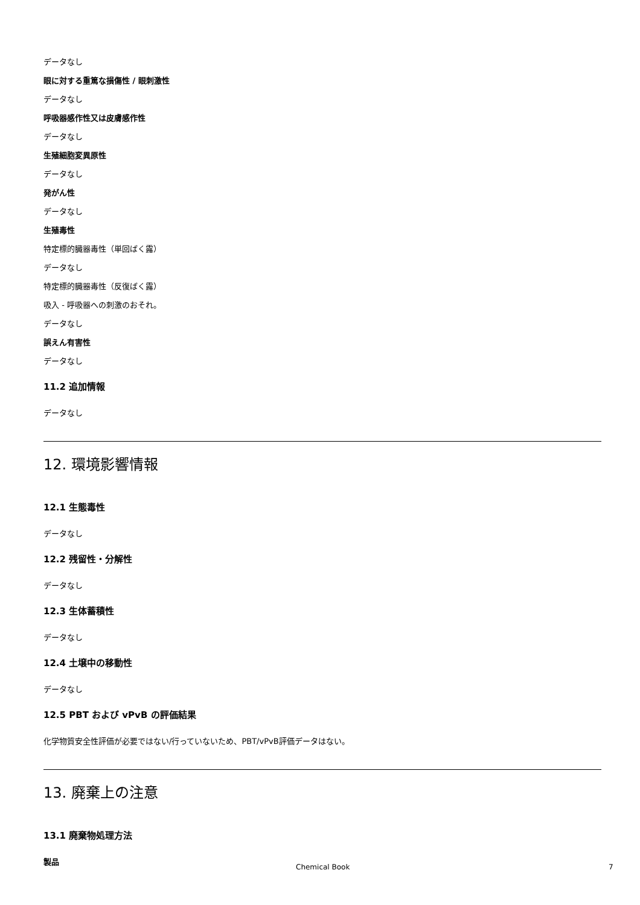データなし
眼に対する重篤な損傷性 / 眼刺激性
データなし
呼吸器感作性又は皮膚感作性
データなし
生殖細胞変異原性
データなし
発がん性
データなし
生殖毒性
特定標的臓器毒性（単回ばく露）
データなし
特定標的臓器毒性（反復ばく露）
吸入 - 呼吸器への刺激のおそれ。
データなし
誤えん有害性
データなし
11.2 追加情報
データなし
12. 環境影響情報
12.1 生態毒性
データなし
12.2 残留性・分解性
データなし
12.3 生体蓄積性
データなし
12.4 土壌中の移動性
データなし
12.5 PBT および vPvB の評価結果
化学物質安全性評価が必要ではない/行っていないため、PBT/vPvB評価データはない。
13. 廃棄上の注意
13.1 廃棄物処理方法
製品
Chemical Book 7